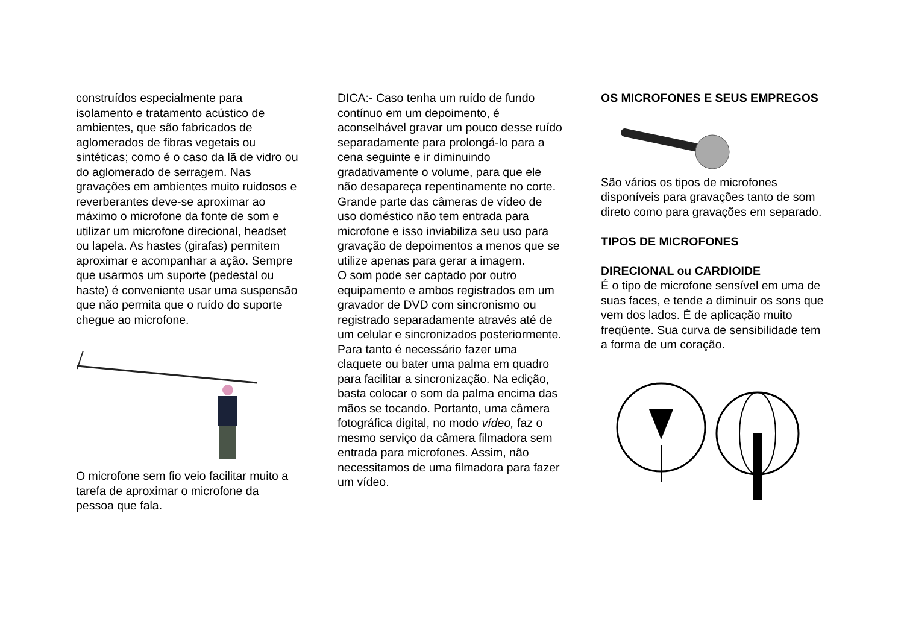construídos especialmente para isolamento e tratamento acústico de ambientes, que são fabricados de aglomerados de fibras vegetais ou sintéticas; como é o caso da lã de vidro ou do aglomerado de serragem. Nas gravações em ambientes muito ruidosos e reverberantes deve-se aproximar ao máximo o microfone da fonte de som e utilizar um microfone direcional, headset ou lapela. As hastes (girafas) permitem aproximar e acompanhar a ação. Sempre que usarmos um suporte (pedestal ou haste) é conveniente usar uma suspensão que não permita que o ruído do suporte chegue ao microfone.
O microfone sem fio veio facilitar muito a tarefa de aproximar o microfone da pessoa que fala.
DICA:- Caso tenha um ruído de fundo contínuo em um depoimento, é aconselhável gravar um pouco desse ruído separadamente para prolongá-lo para a cena seguinte e ir diminuindo gradativamente o volume, para que ele não desapareça repentinamente no corte. Grande parte das câmeras de vídeo de uso doméstico não tem entrada para microfone e isso inviabiliza seu uso para gravação de depoimentos a menos que se utilize apenas para gerar a imagem.
O som pode ser captado por outro equipamento e ambos registrados em um gravador de DVD com sincronismo ou registrado separadamente através até de um celular e sincronizados posteriormente. Para tanto é necessário fazer uma claquete ou bater uma palma em quadro para facilitar a sincronização. Na edição, basta colocar o som da palma encima das mãos se tocando. Portanto, uma câmera fotográfica digital, no modo vídeo, faz o mesmo serviço da câmera filmadora sem entrada para microfones. Assim, não necessitamos de uma filmadora para fazer um vídeo.
OS MICROFONES E SEUS EMPREGOS
São vários os tipos de microfones disponíveis para gravações tanto de som direto como para gravações em separado.
TIPOS DE MICROFONES
DIRECIONAL ou CARDIOIDE
É o tipo de microfone sensível em uma de suas faces, e tende a diminuir os sons que vem dos lados. É de aplicação muito freqüente. Sua curva de sensibilidade tem a forma de um coração.